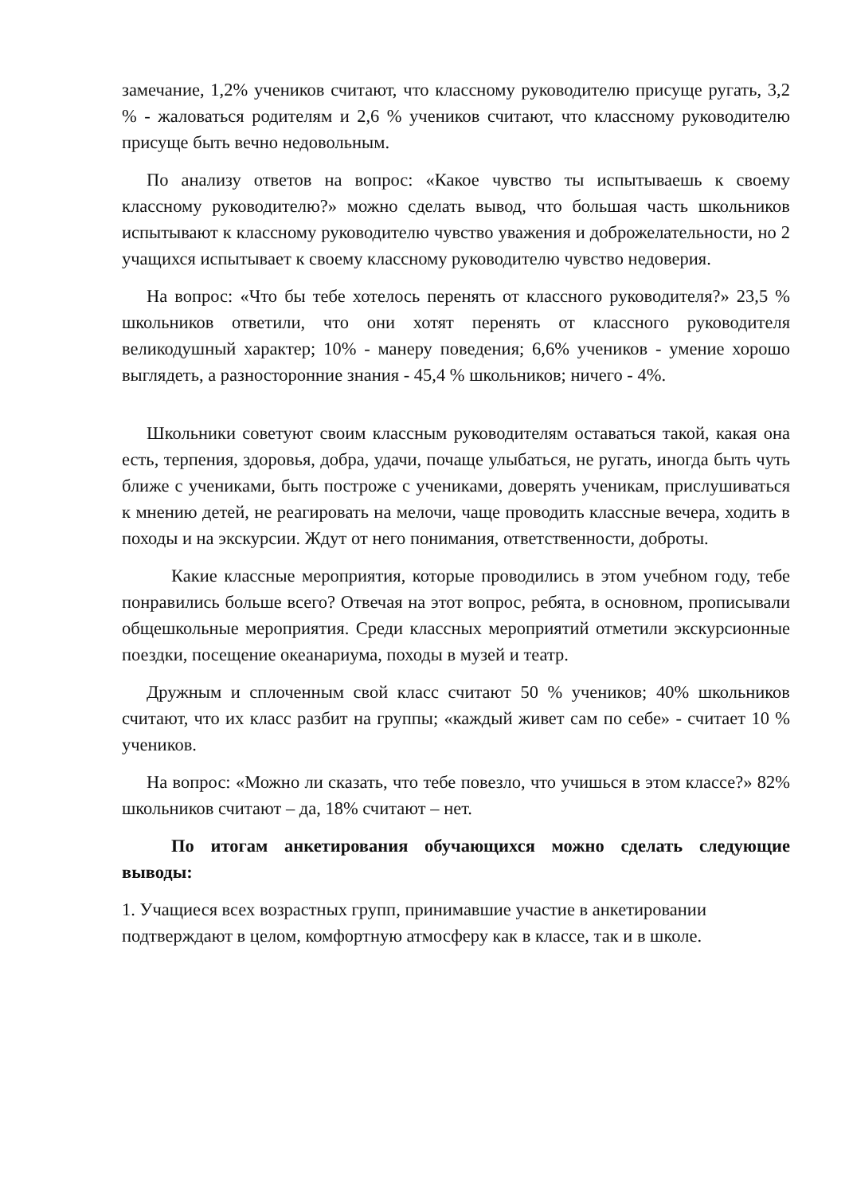замечание, 1,2% учеников считают, что классному руководителю присуще ругать, 3,2 % - жаловаться родителям и 2,6 % учеников считают, что классному руководителю присуще быть вечно недовольным.
По анализу ответов на вопрос: «Какое чувство ты испытываешь к своему классному руководителю?» можно сделать вывод, что большая часть школьников испытывают к классному руководителю чувство уважения и доброжелательности, но 2 учащихся испытывает к своему классному руководителю чувство недоверия.
На вопрос: «Что бы тебе хотелось перенять от классного руководителя?» 23,5 % школьников ответили, что они хотят перенять от классного руководителя великодушный характер; 10% - манеру поведения; 6,6% учеников - умение хорошо выглядеть, а разносторонние знания - 45,4 % школьников; ничего - 4%.
Школьники советуют своим классным руководителям оставаться такой, какая она есть, терпения, здоровья, добра, удачи, почаще улыбаться, не ругать, иногда быть чуть ближе с учениками, быть построже с учениками, доверять ученикам, прислушиваться к мнению детей, не реагировать на мелочи, чаще проводить классные вечера, ходить в походы и на экскурсии. Ждут от него понимания, ответственности, доброты.
Какие классные мероприятия, которые проводились в этом учебном году, тебе понравились больше всего? Отвечая на этот вопрос, ребята, в основном, прописывали общешкольные мероприятия. Среди классных мероприятий отметили экскурсионные поездки, посещение океанариума, походы в музей и театр.
Дружным и сплоченным свой класс считают 50 % учеников; 40% школьников считают, что их класс разбит на группы; «каждый живет сам по себе» - считает 10 % учеников.
На вопрос: «Можно ли сказать, что тебе повезло, что учишься в этом классе?» 82% школьников считают – да, 18% считают – нет.
По итогам анкетирования обучающихся можно сделать следующие выводы:
1. Учащиеся всех возрастных групп, принимавшие участие в анкетировании подтверждают в целом, комфортную атмосферу как в классе, так и в школе.